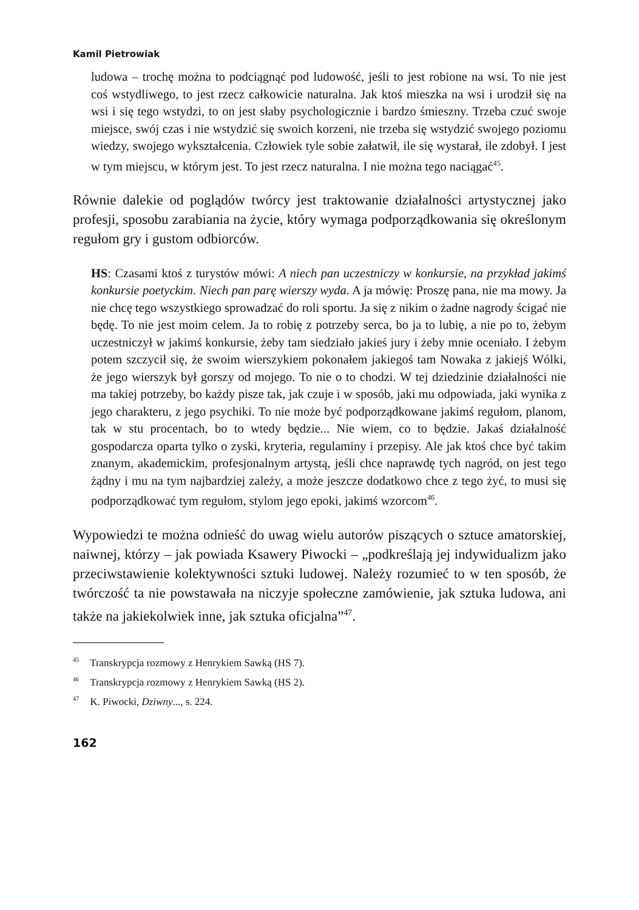Kamil Pietrowiak
ludowa – trochę można to podciągnąć pod ludowość, jeśli to jest robione na wsi. To nie jest coś wstydliwego, to jest rzecz całkowicie naturalna. Jak ktoś mieszka na wsi i urodził się na wsi i się tego wstydzi, to on jest słaby psychologicznie i bardzo śmieszny. Trzeba czuć swoje miejsce, swój czas i nie wstydzić się swoich korzeni, nie trzeba się wstydzić swojego poziomu wiedzy, swojego wykształcenia. Człowiek tyle sobie załatwił, ile się wystarał, ile zdobył. I jest w tym miejscu, w którym jest. To jest rzecz naturalna. I nie można tego naciągać<sup>45</sup>.
Równie dalekie od poglądów twórcy jest traktowanie działalności artystycznej jako profesji, sposobu zarabiania na życie, który wymaga podporządkowania się określonym regułom gry i gustom odbiorców.
HS: Czasami ktoś z turystów mówi: A niech pan uczestniczy w konkursie, na przykład jakimś konkursie poetyckim. Niech pan parę wierszy wyda. A ja mówię: Proszę pana, nie ma mowy. Ja nie chcę tego wszystkiego sprowadzać do roli sportu. Ja się z nikim o żadne nagrody ścigać nie będę. To nie jest moim celem. Ja to robię z potrzeby serca, bo ja to lubię, a nie po to, żebym uczestniczył w jakimś konkursie, żeby tam siedziało jakieś jury i żeby mnie oceniało. I żebym potem szczycił się, że swoim wierszykiem pokonałem jakiegoś tam Nowaka z jakiejś Wólki, że jego wierszyk był gorszy od mojego. To nie o to chodzi. W tej dziedzinie działalności nie ma takiej potrzeby, bo każdy pisze tak, jak czuje i w sposób, jaki mu odpowiada, jaki wynika z jego charakteru, z jego psychiki. To nie może być podporządkowane jakimś regułom, planom, tak w stu procentach, bo to wtedy będzie... Nie wiem, co to będzie. Jakaś działalność gospodarcza oparta tylko o zyski, kryteria, regulaminy i przepisy. Ale jak ktoś chce być takim znanym, akademickim, profesjonalnym artystą, jeśli chce naprawdę tych nagród, on jest tego żądny i mu na tym najbardziej zależy, a może jeszcze dodatkowo chce z tego żyć, to musi się podporządkować tym regułom, stylom jego epoki, jakimś wzorcom<sup>46</sup>.
Wypowiedzi te można odnieść do uwag wielu autorów piszących o sztuce amatorskiej, naiwnej, którzy – jak powiada Ksawery Piwocki – „podkreślają jej indywidualizm jako przeciwstawienie kolektywności sztuki ludowej. Należy rozumieć to w ten sposób, że twórczość ta nie powstawała na niczyje społeczne zamówienie, jak sztuka ludowa, ani także na jakiekolwiek inne, jak sztuka oficjalna”<sup>47</sup>.
<sup>45</sup> Transkrypcja rozmowy z Henrykiem Sawką (HS 7).
<sup>46</sup> Transkrypcja rozmowy z Henrykiem Sawką (HS 2).
<sup>47</sup> K. Piwocki, Dziwny..., s. 224.
162